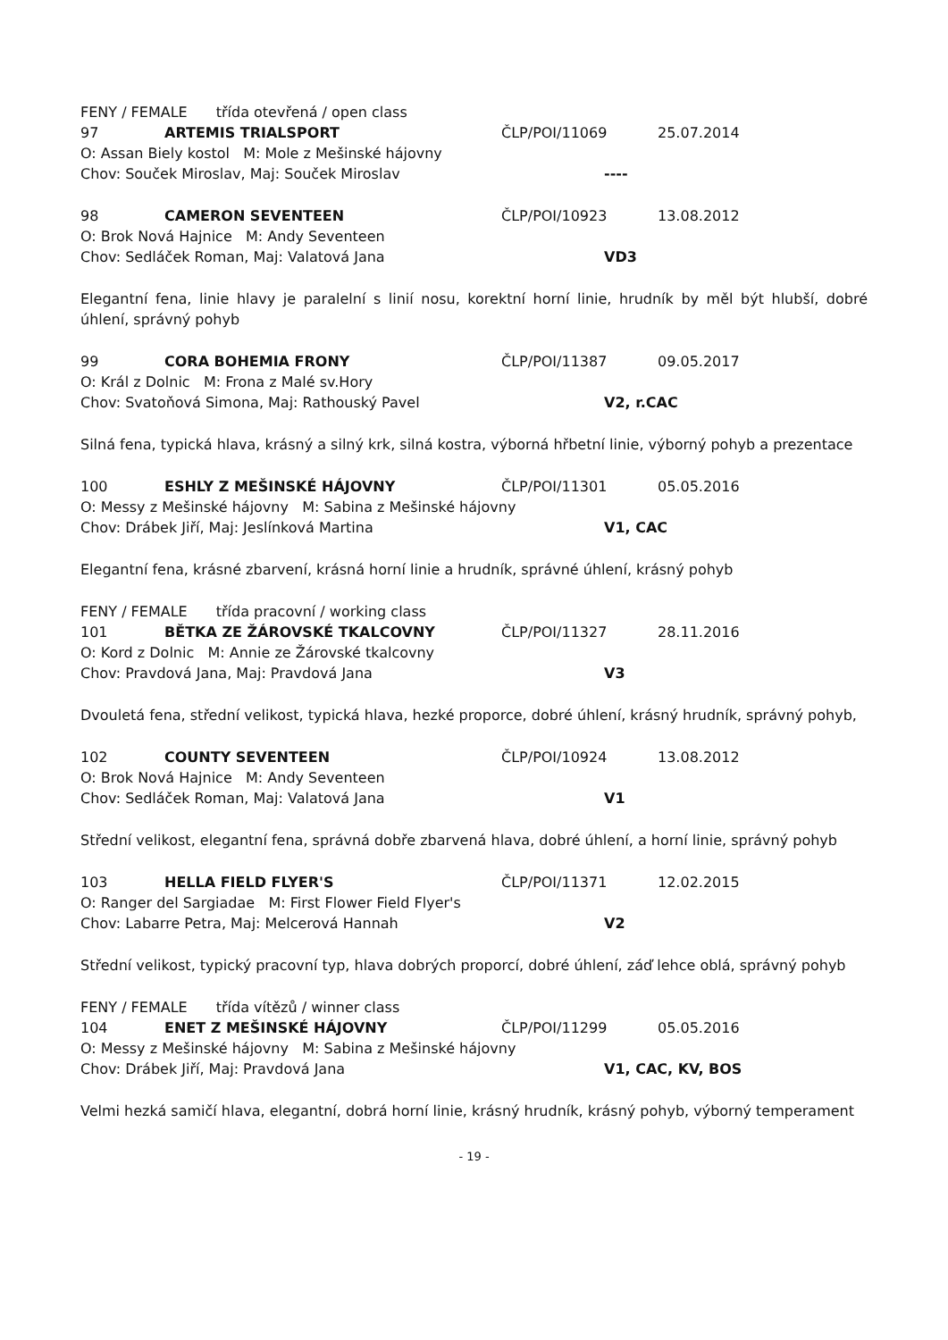FENY / FEMALE třída otevřená / open class
97 ARTEMIS TRIALSPORT ČLP/POI/11069 25.07.2014
O: Assan Biely kostol M: Mole z Mešinské hájovny
Chov: Souček Miroslav, Maj: Souček Miroslav ----
98 CAMERON SEVENTEEN ČLP/POI/10923 13.08.2012
O: Brok Nová Hajnice M: Andy Seventeen
Chov: Sedláček Roman, Maj: Valatová Jana VD3
Elegantní fena, linie hlavy je paralelní s linií nosu, korektní horní linie, hrudník by měl být hlubší, dobré úhlení, správný pohyb
99 CORA BOHEMIA FRONY ČLP/POI/11387 09.05.2017
O: Král z Dolnic M: Frona z Malé sv.Hory
Chov: Svatoňová Simona, Maj: Rathouský Pavel V2, r.CAC
Silná fena, typická hlava, krásný a silný krk, silná kostra, výborná hřbetní linie, výborný pohyb a prezentace
100 ESHLY Z MEŠINSKÉ HÁJOVNY ČLP/POI/11301 05.05.2016
O: Messy z Mešinské hájovny M: Sabina z Mešinské hájovny
Chov: Drábek Jiří, Maj: Jeslínková Martina V1, CAC
Elegantní fena, krásné zbarvení, krásná horní linie a hrudník, správné úhlení, krásný pohyb
FENY / FEMALE třída pracovní / working class
101 BĚTKA ZE ŽÁROVSKÉ TKALCOVNY ČLP/POI/11327 28.11.2016
O: Kord z Dolnic M: Annie ze Žárovské tkalcovny
Chov: Pravdová Jana, Maj: Pravdová Jana V3
Dvouletá fena, střední velikost, typická hlava, hezké proporce, dobré úhlení, krásný hrudník, správný pohyb,
102 COUNTY SEVENTEEN ČLP/POI/10924 13.08.2012
O: Brok Nová Hajnice M: Andy Seventeen
Chov: Sedláček Roman, Maj: Valatová Jana V1
Střední velikost, elegantní fena, správná dobře zbarvená hlava, dobré úhlení, a horní linie, správný pohyb
103 HELLA FIELD FLYER'S ČLP/POI/11371 12.02.2015
O: Ranger del Sargiadae M: First Flower Field Flyer's
Chov: Labarre Petra, Maj: Melcerová Hannah V2
Střední velikost, typický pracovní typ, hlava dobrých proporcí, dobré úhlení, záď lehce oblá, správný pohyb
FENY / FEMALE třída vítězů / winner class
104 ENET Z MEŠINSKÉ HÁJOVNY ČLP/POI/11299 05.05.2016
O: Messy z Mešinské hájovny M: Sabina z Mešinské hájovny
Chov: Drábek Jiří, Maj: Pravdová Jana V1, CAC, KV, BOS
Velmi hezká samičí hlava, elegantní, dobrá horní linie, krásný hrudník, krásný pohyb, výborný temperament
- 19 -